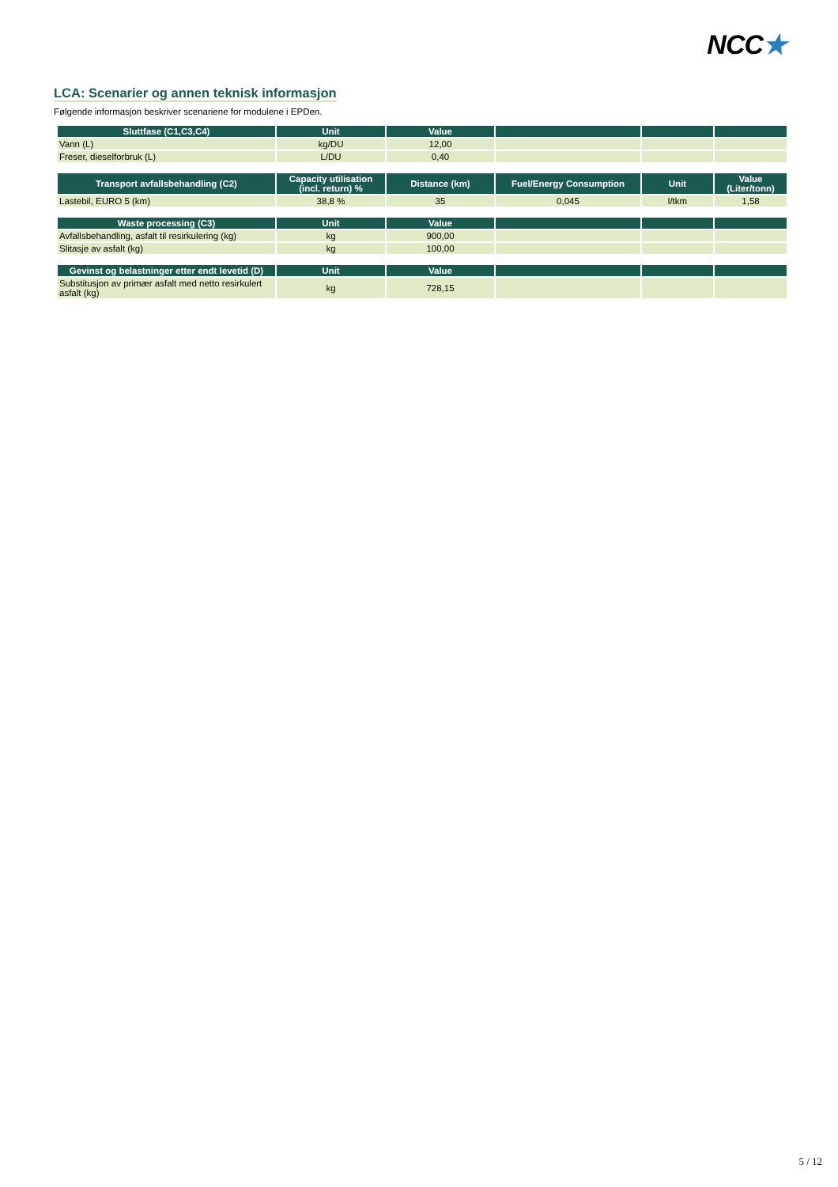NCC★
LCA: Scenarier og annen teknisk informasjon
Følgende informasjon beskriver scenariene for modulene i EPDen.
| Sluttfase (C1,C3,C4) | Unit | Value | | | |
| --- | --- | --- | --- | --- | --- |
| Vann (L) | kg/DU | 12,00 | | | |
| Freser, dieselforbruk (L) | L/DU | 0,40 | | | |
| Transport avfallsbehandling (C2) | Capacity utilisation (incl. return) % | Distance (km) | Fuel/Energy Consumption | Unit | Value (Liter/tonn) |
| --- | --- | --- | --- | --- | --- |
| Lastebil, EURO 5 (km) | 38,8 % | 35 | 0,045 | l/tkm | 1,58 |
| Waste processing (C3) | Unit | Value | | | |
| --- | --- | --- | --- | --- | --- |
| Avfallsbehandling, asfalt til resirkulering (kg) | kg | 900,00 | | | |
| Slitasje av asfalt (kg) | kg | 100,00 | | | |
| Gevinst og belastninger etter endt levetid (D) | Unit | Value | | | |
| --- | --- | --- | --- | --- | --- |
| Substitusjon av primær asfalt med netto resirkulert asfalt (kg) | kg | 728,15 | | | |
5 / 12